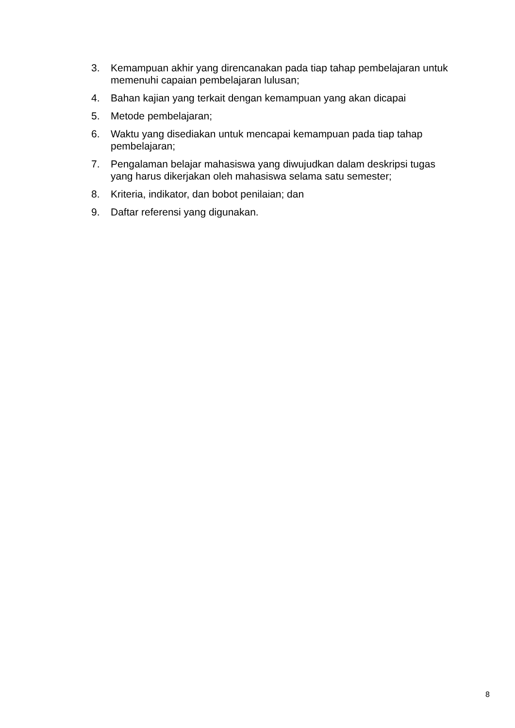3. Kemampuan akhir yang direncanakan pada tiap tahap pembelajaran untuk memenuhi capaian pembelajaran lulusan;
4. Bahan kajian yang terkait dengan kemampuan yang akan dicapai
5. Metode pembelajaran;
6. Waktu yang disediakan untuk mencapai kemampuan pada tiap tahap pembelajaran;
7. Pengalaman belajar mahasiswa yang diwujudkan dalam deskripsi tugas yang harus dikerjakan oleh mahasiswa selama satu semester;
8. Kriteria, indikator, dan bobot penilaian; dan
9. Daftar referensi yang digunakan.
8